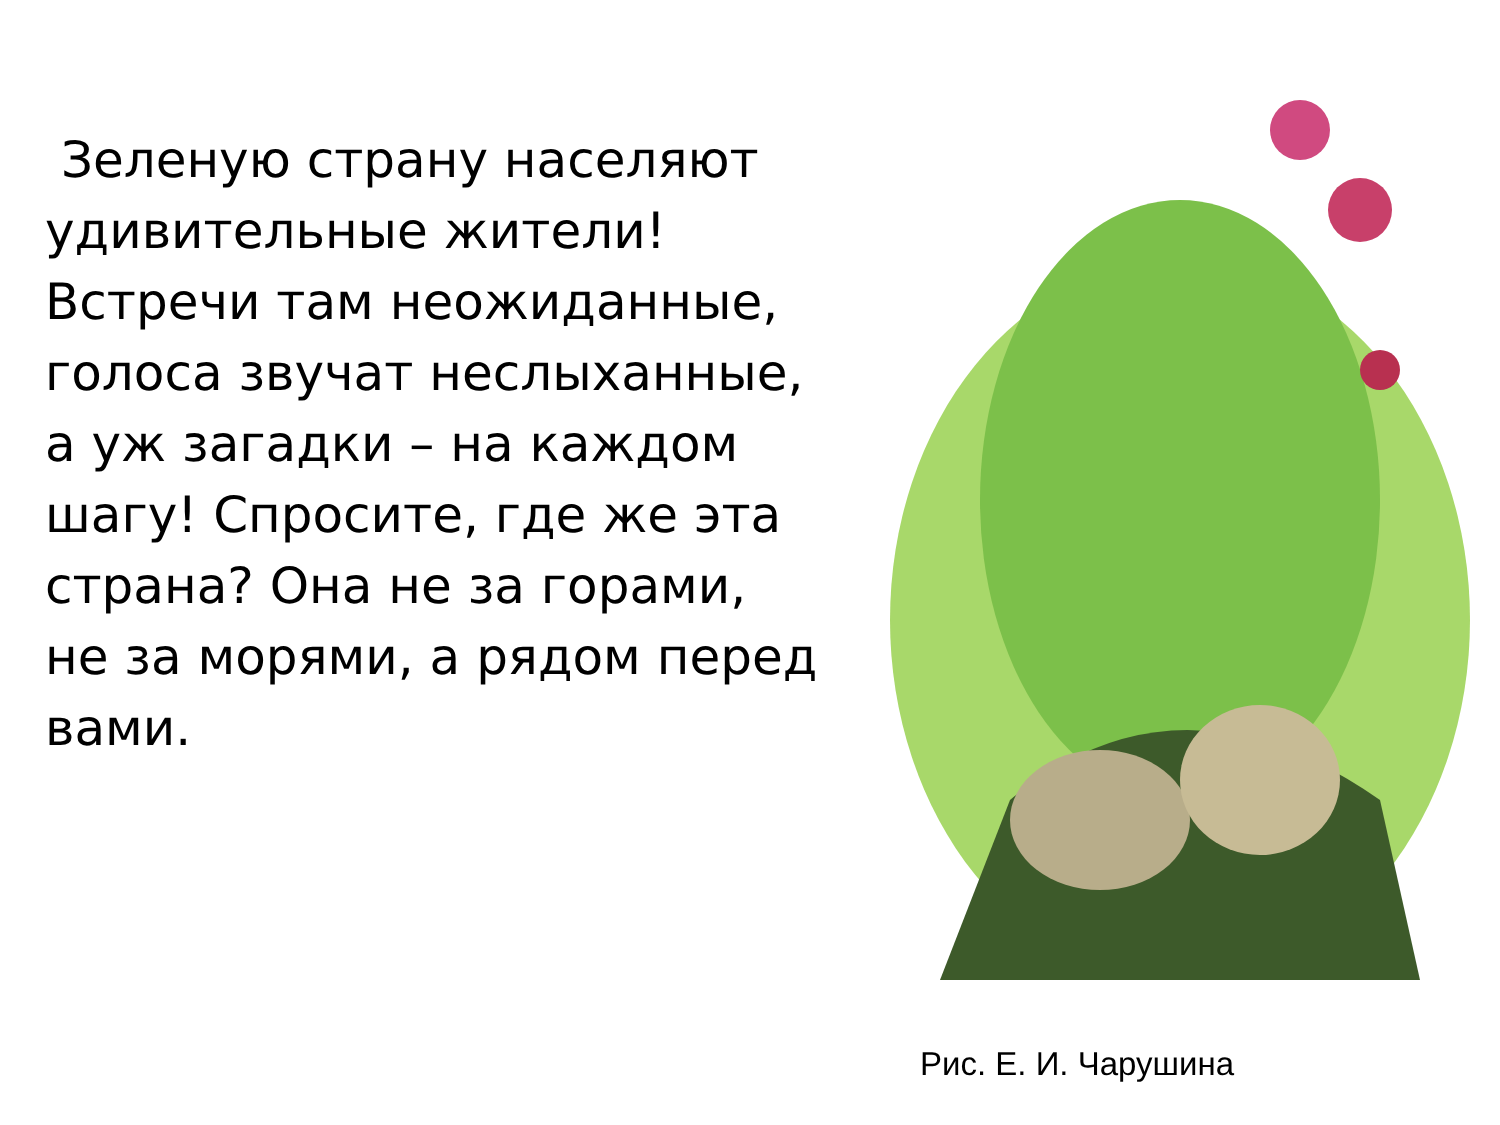Зеленую страну населяют удивительные жители! Встречи там неожиданные, голоса звучат неслыханные,
а уж загадки – на каждом шагу! Спросите, где же эта страна? Она не за горами, не за морями, а рядом перед вами.
Рис. Е. И. Чарушина